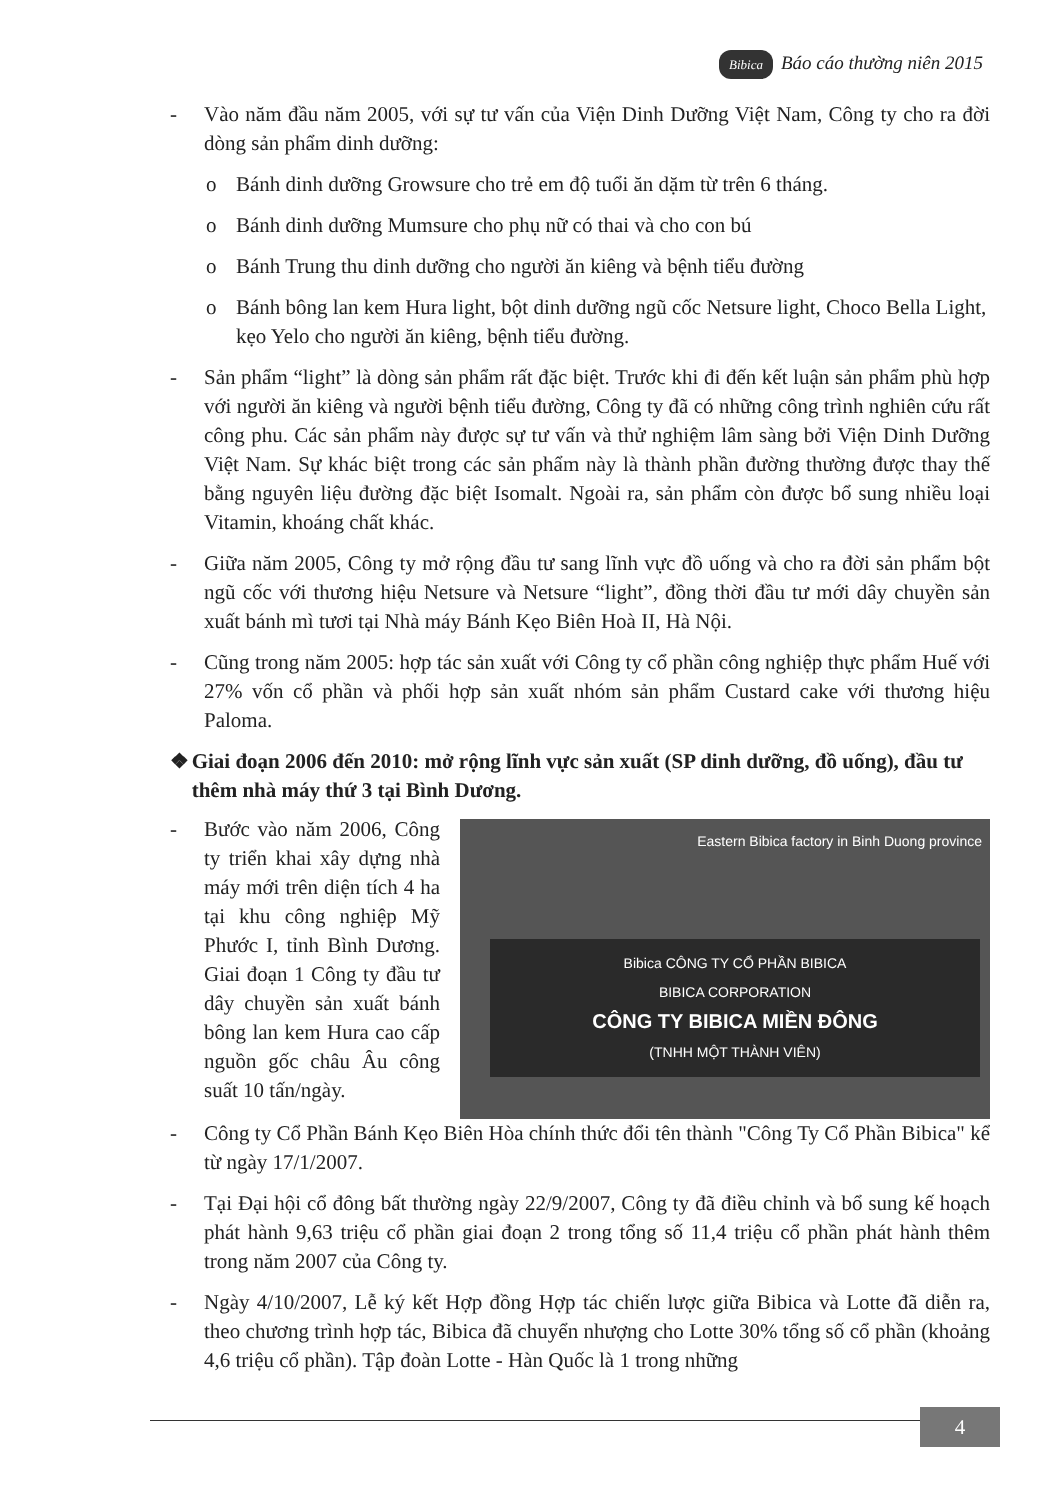Bibica Báo cáo thường niên 2015
- Vào năm đầu năm 2005, với sự tư vấn của Viện Dinh Dưỡng Việt Nam, Công ty cho ra đời dòng sản phẩm dinh dưỡng:
o Bánh dinh dưỡng Growsure cho trẻ em độ tuổi ăn dặm từ trên 6 tháng.
o Bánh dinh dưỡng Mumsure cho phụ nữ có thai và cho con bú
o Bánh Trung thu dinh dưỡng cho người ăn kiêng và bệnh tiểu đường
o Bánh bông lan kem Hura light, bột dinh dưỡng ngũ cốc Netsure light, Choco Bella Light, kẹo Yelo cho người ăn kiêng, bệnh tiểu đường.
- Sản phẩm “light” là dòng sản phẩm rất đặc biệt. Trước khi đi đến kết luận sản phẩm phù hợp với người ăn kiêng và người bệnh tiểu đường, Công ty đã có những công trình nghiên cứu rất công phu. Các sản phẩm này được sự tư vấn và thử nghiệm lâm sàng bởi Viện Dinh Dưỡng Việt Nam. Sự khác biệt trong các sản phẩm này là thành phần đường thường được thay thế bằng nguyên liệu đường đặc biệt Isomalt. Ngoài ra, sản phẩm còn được bổ sung nhiều loại Vitamin, khoáng chất khác.
- Giữa năm 2005, Công ty mở rộng đầu tư sang lĩnh vực đồ uống và cho ra đời sản phẩm bột ngũ cốc với thương hiệu Netsure và Netsure “light”, đồng thời đầu tư mới dây chuyền sản xuất bánh mì tươi tại Nhà máy Bánh Kẹo Biên Hoà II, Hà Nội.
- Cũng trong năm 2005: hợp tác sản xuất với Công ty cổ phần công nghiệp thực phẩm Huế với 27% vốn cổ phần và phối hợp sản xuất nhóm sản phẩm Custard cake với thương hiệu Paloma.
❖ Giai đoạn 2006 đến 2010: mở rộng lĩnh vực sản xuất (SP dinh dưỡng, đồ uống), đầu tư thêm nhà máy thứ 3 tại Bình Dương.
- Bước vào năm 2006, Công ty triển khai xây dựng nhà máy mới trên diện tích 4 ha tại khu công nghiệp Mỹ Phước I, tỉnh Bình Dương. Giai đoạn 1 Công ty đầu tư dây chuyền sản xuất bánh bông lan kem Hura cao cấp nguồn gốc châu Âu công suất 10 tấn/ngày.
Eastern Bibica factory in Binh Duong province
Bibica CÔNG TY CỔ PHẦN BIBICA
BIBICA CORPORATION
CÔNG TY BIBICA MIỀN ĐÔNG
(TNHH MỘT THÀNH VIÊN)
- Công ty Cổ Phần Bánh Kẹo Biên Hòa chính thức đổi tên thành "Công Ty Cổ Phần Bibica" kể từ ngày 17/1/2007.
- Tại Đại hội cổ đông bất thường ngày 22/9/2007, Công ty đã điều chỉnh và bổ sung kế hoạch phát hành 9,63 triệu cổ phần giai đoạn 2 trong tổng số 11,4 triệu cổ phần phát hành thêm trong năm 2007 của Công ty.
- Ngày 4/10/2007, Lễ ký kết Hợp đồng Hợp tác chiến lược giữa Bibica và Lotte đã diễn ra, theo chương trình hợp tác, Bibica đã chuyển nhượng cho Lotte 30% tổng số cổ phần (khoảng 4,6 triệu cổ phần). Tập đoàn Lotte - Hàn Quốc là 1 trong những
4